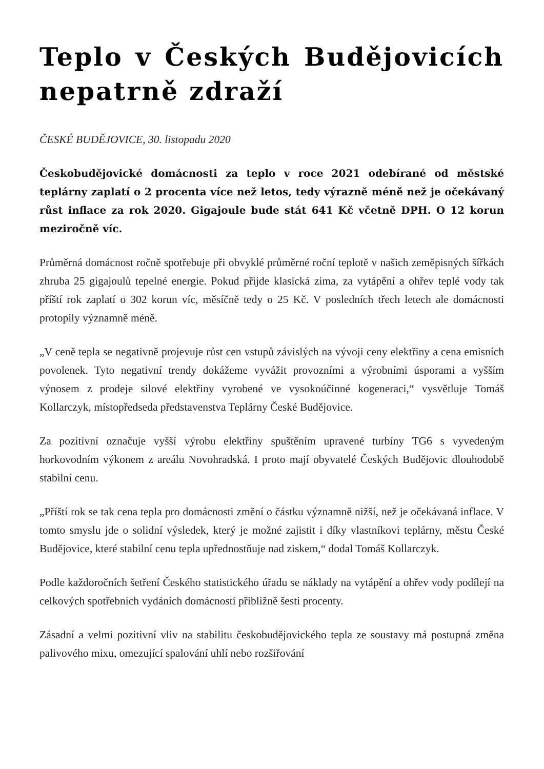Teplo v Českých Budějovicích nepatrně zdraží
ČESKÉ BUDĚJOVICE, 30. listopadu 2020
Českobudějovické domácnosti za teplo v roce 2021 odebírané od městské teplárny zaplatí o 2 procenta více než letos, tedy výrazně méně než je očekávaný růst inflace za rok 2020. Gigajoule bude stát 641 Kč včetně DPH. O 12 korun meziročně víc.
Průměrná domácnost ročně spotřebuje při obvyklé průměrné roční teplotě v našich zeměpisných šířkách zhruba 25 gigajoulů tepelné energie. Pokud přijde klasická zima, za vytápění a ohřev teplé vody tak příští rok zaplatí o 302 korun víc, měsíčně tedy o 25 Kč. V posledních třech letech ale domácnosti protopily významně méně.
„V ceně tepla se negativně projevuje růst cen vstupů závislých na vývoji ceny elektřiny a cena emisních povolenek. Tyto negativní trendy dokážeme vyvážit provozními a výrobními úsporami a vyšším výnosem z prodeje silové elektřiny vyrobené ve vysokoúčinné kogeneraci,“ vysvětluje Tomáš Kollarczyk, místopředseda představenstva Teplárny České Budějovice.
Za pozitivní označuje vyšší výrobu elektřiny spuštěním upravené turbíny TG6 s vyvedeným horkovodním výkonem z areálu Novohradská. I proto mají obyvatelé Českých Budějovic dlouhodobě stabilní cenu.
„Příští rok se tak cena tepla pro domácnosti změní o částku významně nižší, než je očekávaná inflace. V tomto smyslu jde o solidní výsledek, který je možné zajistit i díky vlastníkovi teplárny, městu České Budějovice, které stabilní cenu tepla upřednostňuje nad ziskem,“ dodal Tomáš Kollarczyk.
Podle každoročních šetření Českého statistického úřadu se náklady na vytápění a ohřev vody podílejí na celkových spotřebních vydáních domácností přibližně šesti procenty.
Zásadní a velmi pozitivní vliv na stabilitu českobudějovického tepla ze soustavy má postupná změna palivového mixu, omezující spalování uhlí nebo rozšiřování